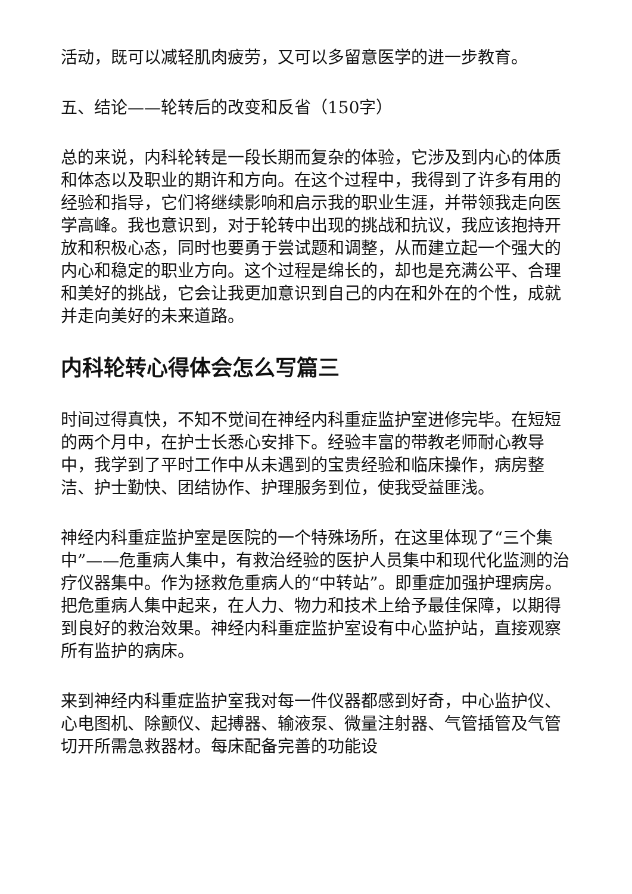活动，既可以减轻肌肉疲劳，又可以多留意医学的进一步教育。
五、结论——轮转后的改变和反省（150字）
总的来说，内科轮转是一段长期而复杂的体验，它涉及到内心的体质和体态以及职业的期许和方向。在这个过程中，我得到了许多有用的经验和指导，它们将继续影响和启示我的职业生涯，并带领我走向医学高峰。我也意识到，对于轮转中出现的挑战和抗议，我应该抱持开放和积极心态，同时也要勇于尝试题和调整，从而建立起一个强大的内心和稳定的职业方向。这个过程是绵长的，却也是充满公平、合理和美好的挑战，它会让我更加意识到自己的内在和外在的个性，成就并走向美好的未来道路。
内科轮转心得体会怎么写篇三
时间过得真快，不知不觉间在神经内科重症监护室进修完毕。在短短的两个月中，在护士长悉心安排下。经验丰富的带教老师耐心教导中，我学到了平时工作中从未遇到的宝贵经验和临床操作，病房整洁、护士勤快、团结协作、护理服务到位，使我受益匪浅。
神经内科重症监护室是医院的一个特殊场所，在这里体现了“三个集中”——危重病人集中，有救治经验的医护人员集中和现代化监测的治疗仪器集中。作为拯救危重病人的“中转站”。即重症加强护理病房。把危重病人集中起来，在人力、物力和技术上给予最佳保障，以期得到良好的救治效果。神经内科重症监护室设有中心监护站，直接观察所有监护的病床。
来到神经内科重症监护室我对每一件仪器都感到好奇，中心监护仪、心电图机、除颤仪、起搏器、输液泵、微量注射器、气管插管及气管切开所需急救器材。每床配备完善的功能设